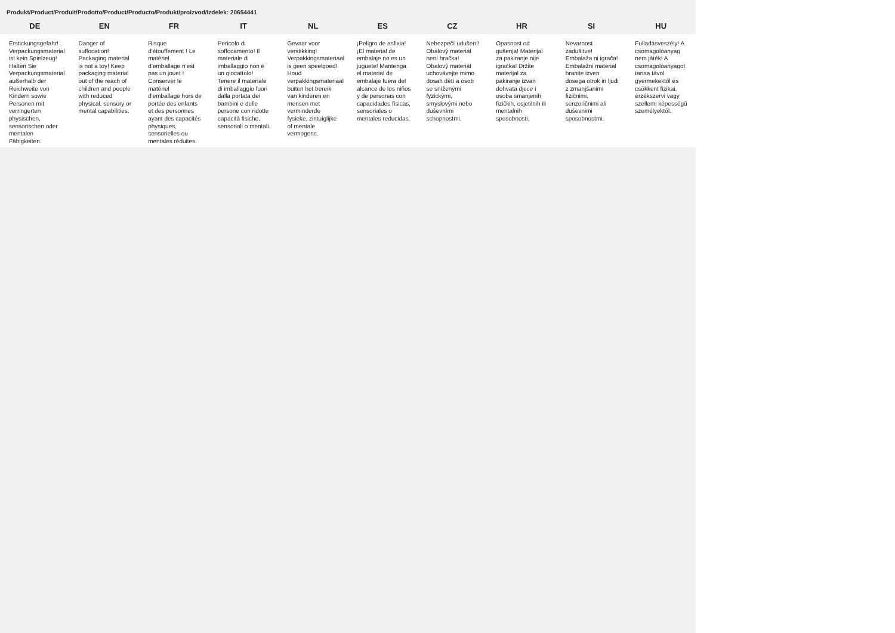Produkt/Product/Produit/Prodotto/Product/Producto/Produkt/proizvod/Izdelek: 20654441
| DE | EN | FR | IT | NL | ES | CZ | HR | SI | HU |
| --- | --- | --- | --- | --- | --- | --- | --- | --- | --- |
| Erstickungsgefahr! Verpackungsmaterial ist kein Spielzeug! Halten Sie Verpackungsmaterial außerhalb der Reichweite von Kindern sowie Personen mit verringerten physischen, sensorischen oder mentalen Fähigkeiten. | Danger of suffocation! Packaging material is not a toy! Keep packaging material out of the reach of children and people with reduced physical, sensory or mental capabilities. | Risque d'étouffement ! Le matériel d’emballage n’est pas un jouet ! Conserver le matériel d'emballage hors de portée des enfants et des personnes ayant des capacités physiques, sensorielles ou mentales réduites. | Pericolo di soffocamento! Il materiale di imballaggio non è un giocattolo! Tenere il materiale di imballaggio fuori dalla portata dei bambini e delle persone con ridotte capacità fisiche, sensoriali o mentali. | Gevaar voor verstikking! Verpakkingsmateriaal is geen speelgoed! Houd verpakkingsmateriaal buiten het bereik van kinderen en mensen met verminderde fysieke, zintuiglijke of mentale vermogens. | ¡Peligro de asfixia! ¡El material de embalaje no es un juguete! Mantenga el material de embalaje fuera del alcance de los niños y de personas con capacidades físicas, sensoriales o mentales reducidas. | Nebezpečí udušení! Obalový materiál není hračka! Obalový materiál uchovávejte mimo dosah dětí a osob se sníženými fyzickými, smyslovými nebo duševními schopnostmi. | Opasnost od gušenja! Materijal za pakiranje nije igračka! Držite materijal za pakiranje izvan dohvata djece i osoba smanjenih fizičkih, osjetilnih ili mentalnih sposobnosti. | Nevarnost zadušitve! Embalaža ni igrača! Embalažni material hranite izven dosega otrok in ljudi z zmanjšanimi fizičnimi, senzoričnimi ali duševnimi sposobnostmi. | Fulladásveszély! A csomagolóanyag nem játék! A csomagolóanyagot tartsa távol gyermekektől és csökkent fizikai, érzékszervi vagy szellemi képességű személyektől. |